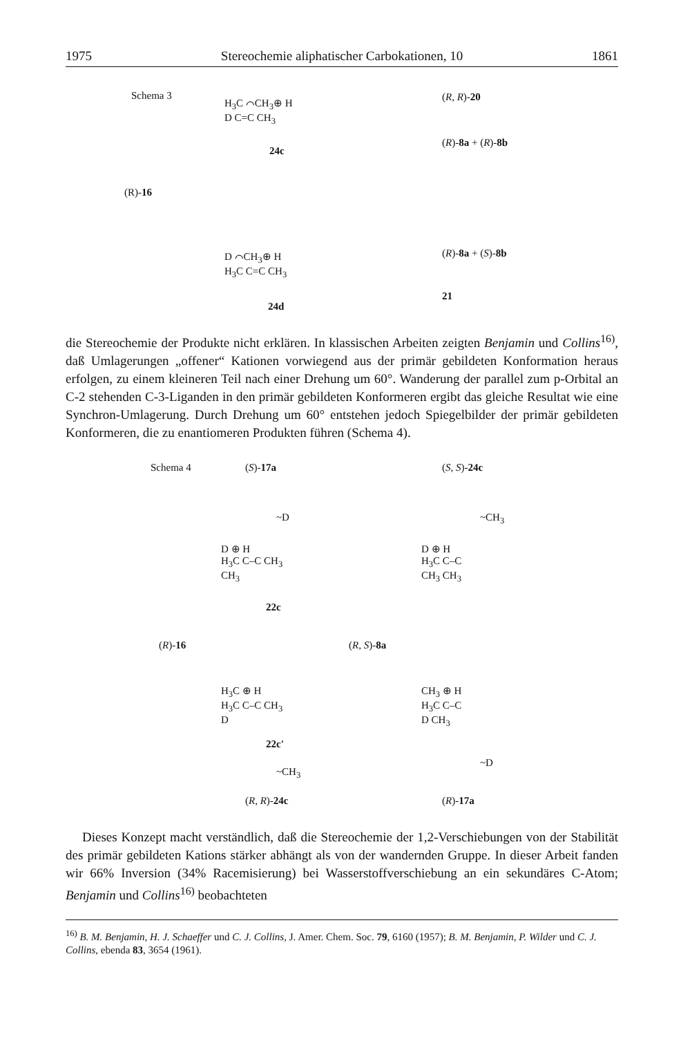1975 Stereochemie aliphatischer Carbokationen, 10 1861
Schema 3
H<sub>3</sub>C ⌒CH<sub>3</sub>⊕ H
D C=C CH<sub>3</sub>
24c
(R, R)-20
(R)-8a + (R)-8b
(R)-16
D ⌒CH<sub>3</sub>⊕ H
H<sub>3</sub>C C=C CH<sub>3</sub>
24d
(R)-8a + (S)-8b
21
die Stereochemie der Produkte nicht erklären. In klassischen Arbeiten zeigten Benjamin und Collins<sup>16)</sup>, daß Umlagerungen „offener“ Kationen vorwiegend aus der primär gebildeten Konformation heraus erfolgen, zu einem kleineren Teil nach einer Drehung um 60°. Wanderung der parallel zum p-Orbital an C-2 stehenden C-3-Liganden in den primär gebildeten Konformeren ergibt das gleiche Resultat wie eine Synchron-Umlagerung. Durch Drehung um 60° entstehen jedoch Spiegelbilder der primär gebildeten Konformeren, die zu enantiomeren Produkten führen (Schema 4).
Schema 4 (S)-17a (S, S)-24c
~D ~CH<sub>3</sub>
D ⊕ H
H<sub>3</sub>C C–C CH<sub>3</sub>
CH<sub>3</sub>
22c
D ⊕ H
H<sub>3</sub>C C–C
CH<sub>3</sub> CH<sub>3</sub>
(R)-16 (R, S)-8a
H<sub>3</sub>C ⊕ H
H<sub>3</sub>C C–C CH<sub>3</sub>
D
22c'
CH<sub>3</sub> ⊕ H
H<sub>3</sub>C C–C
D CH<sub>3</sub>
~CH<sub>3</sub>
~D
(R, R)-24c (R)-17a
Dieses Konzept macht verständlich, daß die Stereochemie der 1,2-Verschiebungen von der Stabilität des primär gebildeten Kations stärker abhängt als von der wandernden Gruppe. In dieser Arbeit fanden wir 66% Inversion (34% Racemisierung) bei Wasserstoffverschiebung an ein sekundäres C-Atom; Benjamin und Collins<sup>16)</sup> beobachteten
<sup>16)</sup> B. M. Benjamin, H. J. Schaeffer und C. J. Collins, J. Amer. Chem. Soc. 79, 6160 (1957); B. M. Benjamin, P. Wilder und C. J. Collins, ebenda 83, 3654 (1961).